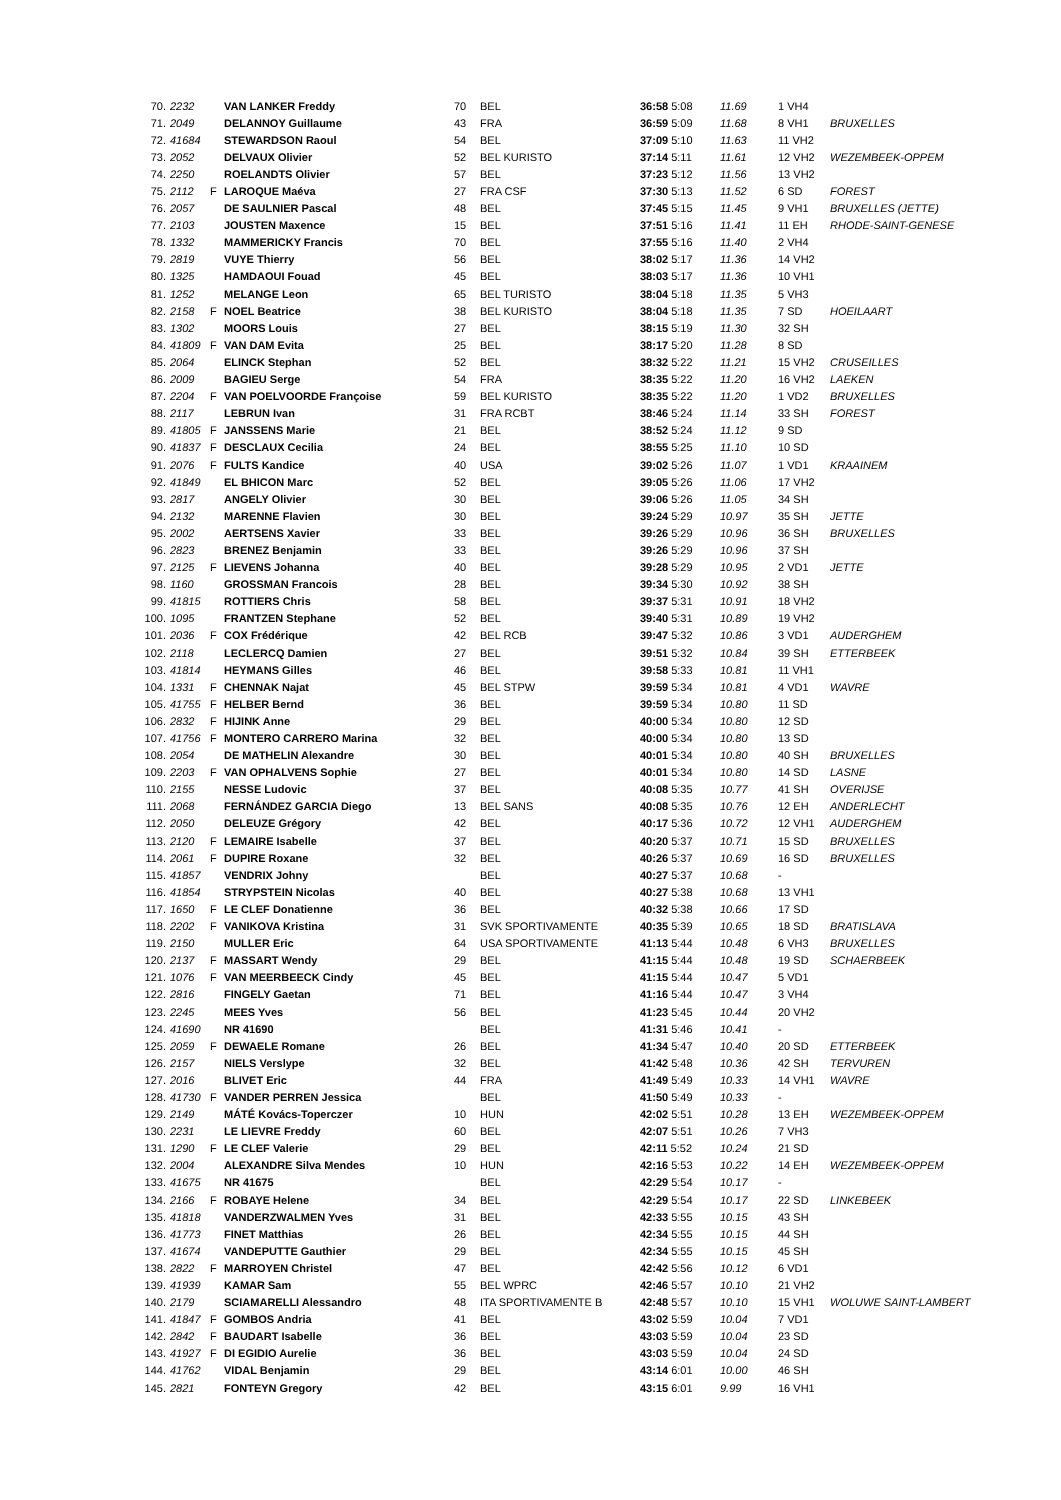| 70. | 2232 | | VAN LANKER Freddy | 70 | BEL | 36:58 5:08 | 11.69 | 1 VH4 | |
| 71. | 2049 | | DELANNOY Guillaume | 43 | FRA | 36:59 5:09 | 11.68 | 8 VH1 | BRUXELLES |
| 72. | 41684 | | STEWARDSON Raoul | 54 | BEL | 37:09 5:10 | 11.63 | 11 VH2 | |
| 73. | 2052 | | DELVAUX Olivier | 52 | BEL KURISTO | 37:14 5:11 | 11.61 | 12 VH2 | WEZEMBEEK-OPPEM |
| 74. | 2250 | | ROELANDTS Olivier | 57 | BEL | 37:23 5:12 | 11.56 | 13 VH2 | |
| 75. | 2112 | F | LAROQUE Maéva | 27 | FRA CSF | 37:30 5:13 | 11.52 | 6 SD | FOREST |
| 76. | 2057 | | DE SAULNIER Pascal | 48 | BEL | 37:45 5:15 | 11.45 | 9 VH1 | BRUXELLES (JETTE) |
| 77. | 2103 | | JOUSTEN Maxence | 15 | BEL | 37:51 5:16 | 11.41 | 11 EH | RHODE-SAINT-GENESE |
| 78. | 1332 | | MAMMERICKY Francis | 70 | BEL | 37:55 5:16 | 11.40 | 2 VH4 | |
| 79. | 2819 | | VUYE Thierry | 56 | BEL | 38:02 5:17 | 11.36 | 14 VH2 | |
| 80. | 1325 | | HAMDAOUI Fouad | 45 | BEL | 38:03 5:17 | 11.36 | 10 VH1 | |
| 81. | 1252 | | MELANGE Leon | 65 | BEL TURISTO | 38:04 5:18 | 11.35 | 5 VH3 | |
| 82. | 2158 | F | NOEL Beatrice | 38 | BEL KURISTO | 38:04 5:18 | 11.35 | 7 SD | HOEILAART |
| 83. | 1302 | | MOORS Louis | 27 | BEL | 38:15 5:19 | 11.30 | 32 SH | |
| 84. | 41809 | F | VAN DAM Evita | 25 | BEL | 38:17 5:20 | 11.28 | 8 SD | |
| 85. | 2064 | | ELINCK Stephan | 52 | BEL | 38:32 5:22 | 11.21 | 15 VH2 | CRUSEILLES |
| 86. | 2009 | | BAGIEU Serge | 54 | FRA | 38:35 5:22 | 11.20 | 16 VH2 | LAEKEN |
| 87. | 2204 | F | VAN POELVOORDE Françoise | 59 | BEL KURISTO | 38:35 5:22 | 11.20 | 1 VD2 | BRUXELLES |
| 88. | 2117 | | LEBRUN Ivan | 31 | FRA RCBT | 38:46 5:24 | 11.14 | 33 SH | FOREST |
| 89. | 41805 | F | JANSSENS Marie | 21 | BEL | 38:52 5:24 | 11.12 | 9 SD | |
| 90. | 41837 | F | DESCLAUX Cecilia | 24 | BEL | 38:55 5:25 | 11.10 | 10 SD | |
| 91. | 2076 | F | FULTS Kandice | 40 | USA | 39:02 5:26 | 11.07 | 1 VD1 | KRAAINEM |
| 92. | 41849 | | EL BHICON Marc | 52 | BEL | 39:05 5:26 | 11.06 | 17 VH2 | |
| 93. | 2817 | | ANGELY Olivier | 30 | BEL | 39:06 5:26 | 11.05 | 34 SH | |
| 94. | 2132 | | MARENNE Flavien | 30 | BEL | 39:24 5:29 | 10.97 | 35 SH | JETTE |
| 95. | 2002 | | AERTSENS Xavier | 33 | BEL | 39:26 5:29 | 10.96 | 36 SH | BRUXELLES |
| 96. | 2823 | | BRENEZ Benjamin | 33 | BEL | 39:26 5:29 | 10.96 | 37 SH | |
| 97. | 2125 | F | LIEVENS Johanna | 40 | BEL | 39:28 5:29 | 10.95 | 2 VD1 | JETTE |
| 98. | 1160 | | GROSSMAN Francois | 28 | BEL | 39:34 5:30 | 10.92 | 38 SH | |
| 99. | 41815 | | ROTTIERS Chris | 58 | BEL | 39:37 5:31 | 10.91 | 18 VH2 | |
| 100. | 1095 | | FRANTZEN Stephane | 52 | BEL | 39:40 5:31 | 10.89 | 19 VH2 | |
| 101. | 2036 | F | COX Frédérique | 42 | BEL RCB | 39:47 5:32 | 10.86 | 3 VD1 | AUDERGHEM |
| 102. | 2118 | | LECLERCQ Damien | 27 | BEL | 39:51 5:32 | 10.84 | 39 SH | ETTERBEEK |
| 103. | 41814 | | HEYMANS Gilles | 46 | BEL | 39:58 5:33 | 10.81 | 11 VH1 | |
| 104. | 1331 | F | CHENNAK Najat | 45 | BEL STPW | 39:59 5:34 | 10.81 | 4 VD1 | WAVRE |
| 105. | 41755 | F | HELBER Bernd | 36 | BEL | 39:59 5:34 | 10.80 | 11 SD | |
| 106. | 2832 | F | HIJINK Anne | 29 | BEL | 40:00 5:34 | 10.80 | 12 SD | |
| 107. | 41756 | F | MONTERO CARRERO Marina | 32 | BEL | 40:00 5:34 | 10.80 | 13 SD | |
| 108. | 2054 | | DE MATHELIN Alexandre | 30 | BEL | 40:01 5:34 | 10.80 | 40 SH | BRUXELLES |
| 109. | 2203 | F | VAN OPHALVENS Sophie | 27 | BEL | 40:01 5:34 | 10.80 | 14 SD | LASNE |
| 110. | 2155 | | NESSE Ludovic | 37 | BEL | 40:08 5:35 | 10.77 | 41 SH | OVERIJSE |
| 111. | 2068 | | FERNÁNDEZ GARCIA Diego | 13 | BEL SANS | 40:08 5:35 | 10.76 | 12 EH | ANDERLECHT |
| 112. | 2050 | | DELEUZE Grégory | 42 | BEL | 40:17 5:36 | 10.72 | 12 VH1 | AUDERGHEM |
| 113. | 2120 | F | LEMAIRE Isabelle | 37 | BEL | 40:20 5:37 | 10.71 | 15 SD | BRUXELLES |
| 114. | 2061 | F | DUPIRE Roxane | 32 | BEL | 40:26 5:37 | 10.69 | 16 SD | BRUXELLES |
| 115. | 41857 | | VENDRIX Johny | | BEL | 40:27 5:37 | 10.68 | - | |
| 116. | 41854 | | STRYPSTEIN Nicolas | 40 | BEL | 40:27 5:38 | 10.68 | 13 VH1 | |
| 117. | 1650 | F | LE CLEF Donatienne | 36 | BEL | 40:32 5:38 | 10.66 | 17 SD | |
| 118. | 2202 | F | VANIKOVA Kristina | 31 | SVK SPORTIVAMENTE | 40:35 5:39 | 10.65 | 18 SD | BRATISLAVA |
| 119. | 2150 | | MULLER Eric | 64 | USA SPORTIVAMENTE | 41:13 5:44 | 10.48 | 6 VH3 | BRUXELLES |
| 120. | 2137 | F | MASSART Wendy | 29 | BEL | 41:15 5:44 | 10.48 | 19 SD | SCHAERBEEK |
| 121. | 1076 | F | VAN MEERBEECK Cindy | 45 | BEL | 41:15 5:44 | 10.47 | 5 VD1 | |
| 122. | 2816 | | FINGELY Gaetan | 71 | BEL | 41:16 5:44 | 10.47 | 3 VH4 | |
| 123. | 2245 | | MEES Yves | 56 | BEL | 41:23 5:45 | 10.44 | 20 VH2 | |
| 124. | 41690 | | NR 41690 | | BEL | 41:31 5:46 | 10.41 | - | |
| 125. | 2059 | F | DEWAELE Romane | 26 | BEL | 41:34 5:47 | 10.40 | 20 SD | ETTERBEEK |
| 126. | 2157 | | NIELS Verslype | 32 | BEL | 41:42 5:48 | 10.36 | 42 SH | TERVUREN |
| 127. | 2016 | | BLIVET Eric | 44 | FRA | 41:49 5:49 | 10.33 | 14 VH1 | WAVRE |
| 128. | 41730 | F | VANDER PERREN Jessica | | BEL | 41:50 5:49 | 10.33 | - | |
| 129. | 2149 | | MÁTÉ Kovács-Toperczer | 10 | HUN | 42:02 5:51 | 10.28 | 13 EH | WEZEMBEEK-OPPEM |
| 130. | 2231 | | LE LIEVRE Freddy | 60 | BEL | 42:07 5:51 | 10.26 | 7 VH3 | |
| 131. | 1290 | F | LE CLEF Valerie | 29 | BEL | 42:11 5:52 | 10.24 | 21 SD | |
| 132. | 2004 | | ALEXANDRE Silva Mendes | 10 | HUN | 42:16 5:53 | 10.22 | 14 EH | WEZEMBEEK-OPPEM |
| 133. | 41675 | | NR 41675 | | BEL | 42:29 5:54 | 10.17 | - | |
| 134. | 2166 | F | ROBAYE Helene | 34 | BEL | 42:29 5:54 | 10.17 | 22 SD | LINKEBEEK |
| 135. | 41818 | | VANDERZWALMEN Yves | 31 | BEL | 42:33 5:55 | 10.15 | 43 SH | |
| 136. | 41773 | | FINET Matthias | 26 | BEL | 42:34 5:55 | 10.15 | 44 SH | |
| 137. | 41674 | | VANDEPUTTE Gauthier | 29 | BEL | 42:34 5:55 | 10.15 | 45 SH | |
| 138. | 2822 | F | MARROYEN Christel | 47 | BEL | 42:42 5:56 | 10.12 | 6 VD1 | |
| 139. | 41939 | | KAMAR Sam | 55 | BEL WPRC | 42:46 5:57 | 10.10 | 21 VH2 | |
| 140. | 2179 | | SCIAMARELLI Alessandro | 48 | ITA SPORTIVAMENTE B | 42:48 5:57 | 10.10 | 15 VH1 | WOLUWE SAINT-LAMBERT |
| 141. | 41847 | F | GOMBOS Andria | 41 | BEL | 43:02 5:59 | 10.04 | 7 VD1 | |
| 142. | 2842 | F | BAUDART Isabelle | 36 | BEL | 43:03 5:59 | 10.04 | 23 SD | |
| 143. | 41927 | F | DI EGIDIO Aurelie | 36 | BEL | 43:03 5:59 | 10.04 | 24 SD | |
| 144. | 41762 | | VIDAL Benjamin | 29 | BEL | 43:14 6:01 | 10.00 | 46 SH | |
| 145. | 2821 | | FONTEYN Gregory | 42 | BEL | 43:15 6:01 | 9.99 | 16 VH1 | |